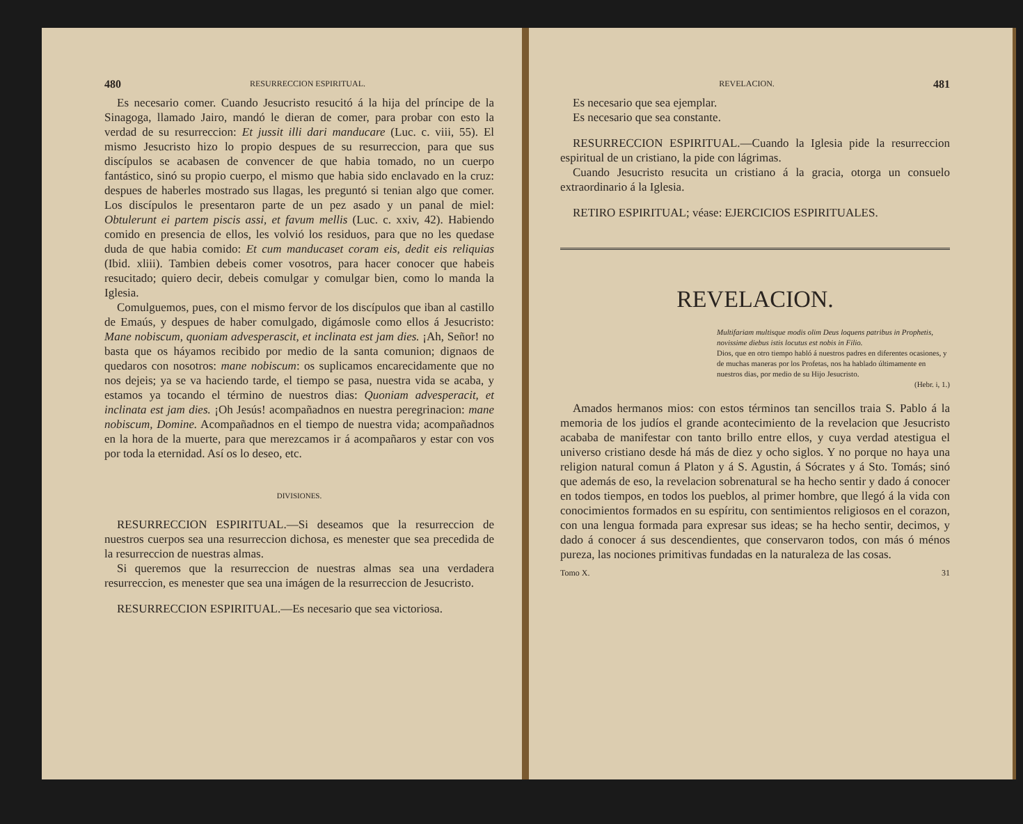480 RESURRECCION ESPIRITUAL.
Es necesario comer. Cuando Jesucristo resucitó á la hija del príncipe de la Sinagoga, llamado Jairo, mandó le dieran de comer, para probar con esto la verdad de su resurreccion: Et jussit illi dari manducare (Luc. c. viii, 55). El mismo Jesucristo hizo lo propio despues de su resurreccion, para que sus discípulos se acabasen de convencer de que habia tomado, no un cuerpo fantástico, sinó su propio cuerpo, el mismo que habia sido enclavado en la cruz: despues de haberles mostrado sus llagas, les preguntó si tenian algo que comer. Los discípulos le presentaron parte de un pez asado y un panal de miel: Obtulerunt ei partem piscis assi, et favum mellis (Luc. c. xxiv, 42). Habiendo comido en presencia de ellos, les volvió los residuos, para que no les quedase duda de que habia comido: Et cum manducaset coram eis, dedit eis reliquias (Ibid. xliii). Tambien debeis comer vosotros, para hacer conocer que habeis resucitado; quiero decir, debeis comulgar y comulgar bien, como lo manda la Iglesia.
Comulguemos, pues, con el mismo fervor de los discípulos que iban al castillo de Emaús, y despues de haber comulgado, digámosle como ellos á Jesucristo: Mane nobiscum, quoniam advesperascit, et inclinata est jam dies. ¡Ah, Señor! no basta que os háyamos recibido por medio de la santa comunion; dignaos de quedaros con nosotros: mane nobiscum: os suplicamos encarecidamente que no nos dejeis; ya se va haciendo tarde, el tiempo se pasa, nuestra vida se acaba, y estamos ya tocando el término de nuestros dias: Quoniam advesperacit, et inclinata est jam dies. ¡Oh Jesús! acompañadnos en nuestra peregrinacion: mane nobiscum, Domine. Acompañadnos en el tiempo de nuestra vida; acompañadnos en la hora de la muerte, para que merezcamos ir á acompañaros y estar con vos por toda la eternidad. Así os lo deseo, etc.
DIVISIONES.
RESURRECCION ESPIRITUAL.—Si deseamos que la resurreccion de nuestros cuerpos sea una resurreccion dichosa, es menester que sea precedida de la resurreccion de nuestras almas.
Si queremos que la resurreccion de nuestras almas sea una verdadera resurreccion, es menester que sea una imágen de la resurreccion de Jesucristo.
RESURRECCION ESPIRITUAL.—Es necesario que sea victoriosa.
REVELACION. 481
Es necesario que sea ejemplar.
Es necesario que sea constante.
RESURRECCION ESPIRITUAL.—Cuando la Iglesia pide la resurreccion espiritual de un cristiano, la pide con lágrimas.
Cuando Jesucristo resucita un cristiano á la gracia, otorga un consuelo extraordinario á la Iglesia.
RETIRO ESPIRITUAL; véase: EJERCICIOS ESPIRITUALES.
REVELACION.
Multifariam multisque modis olim Deus loquens patribus in Prophetis, novissime diebus istis locutus est nobis in Filio.
Dios, que en otro tiempo habló á nuestros padres en diferentes ocasiones, y de muchas maneras por los Profetas, nos ha hablado últimamente en nuestros dias, por medio de su Hijo Jesucristo.
(Hebr. i, 1.)
Amados hermanos mios: con estos términos tan sencillos traia S. Pablo á la memoria de los judíos el grande acontecimiento de la revelacion que Jesucristo acababa de manifestar con tanto brillo entre ellos, y cuya verdad atestigua el universo cristiano desde há más de diez y ocho siglos. Y no porque no haya una religion natural comun á Platon y á S. Agustin, á Sócrates y á Sto. Tomás; sinó que además de eso, la revelacion sobrenatural se ha hecho sentir y dado á conocer en todos tiempos, en todos los pueblos, al primer hombre, que llegó á la vida con conocimientos formados en su espíritu, con sentimientos religiosos en el corazon, con una lengua formada para expresar sus ideas; se ha hecho sentir, decimos, y dado á conocer á sus descendientes, que conservaron todos, con más ó ménos pureza, las nociones primitivas fundadas en la naturaleza de las cosas.
Tomo X. 31